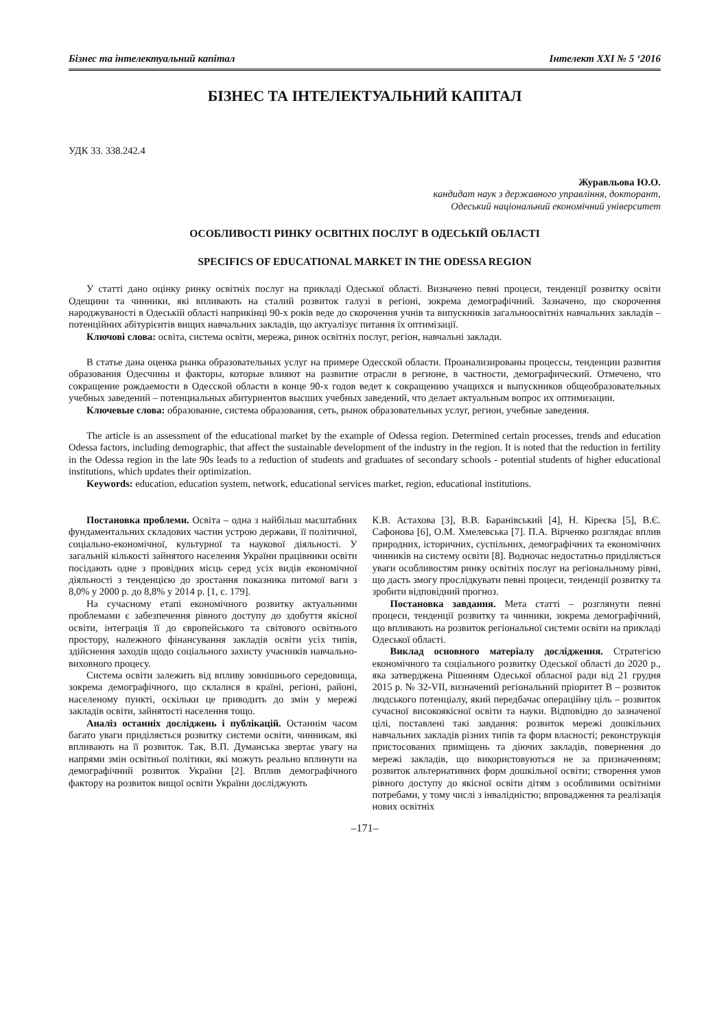Бізнес та інтелектуальний капітал Інтелект XXI № 5 ‘2016
БІЗНЕС ТА ІНТЕЛЕКТУАЛЬНИЙ КАПІТАЛ
УДК 33. 338.242.4
Журавльова Ю.О.
кандидат наук з державного управління, докторант,
Одеський національний економічний університет
ОСОБЛИВОСТІ РИНКУ ОСВІТНІХ ПОСЛУГ В ОДЕСЬКІЙ ОБЛАСТІ
SPECIFICS OF EDUCATIONAL MARKET IN THE ODESSA REGION
У статті дано оцінку ринку освітніх послуг на прикладі Одеської області. Визначено певні процеси, тенденції розвитку освіти Одещини та чинники, які впливають на сталий розвиток галузі в регіоні, зокрема демографічний. Зазначено, що скорочення народжуваності в Одеській області наприкінці 90-х років веде до скорочення учнів та випускників загальноосвітніх навчальних закладів – потенційних абітурієнтів вищих навчальних закладів, що актуалізує питання їх оптимізації.
Ключові слова: освіта, система освіти, мережа, ринок освітніх послуг, регіон, навчальні заклади.
В статье дана оценка рынка образовательных услуг на примере Одесской области. Проанализированы процессы, тенденции развития образования Одесчины и факторы, которые влияют на развитие отрасли в регионе, в частности, демографический. Отмечено, что сокращение рождаемости в Одесской области в конце 90-х годов ведет к сокращению учащихся и выпускников общеобразовательных учебных заведений – потенциальных абитуриентов высших учебных заведений, что делает актуальным вопрос их оптимизации.
Ключевые слова: образование, система образования, сеть, рынок образовательных услуг, регион, учебные заведения.
The article is an assessment of the educational market by the example of Odessa region. Determined certain processes, trends and education Odessa factors, including demographic, that affect the sustainable development of the industry in the region. It is noted that the reduction in fertility in the Odessa region in the late 90s leads to a reduction of students and graduates of secondary schools - potential students of higher educational institutions, which updates their optimization.
Keywords: education, education system, network, educational services market, region, educational institutions.
Постановка проблеми. Освіта – одна з найбільш масштабних фундаментальних складових частин устрою держави, її політичної, соціально-економічної, культурної та наукової діяльності. У загальній кількості зайнятого населення України працівники освіти посідають одне з провідних місць серед усіх видів економічної діяльності з тенденцією до зростання показника питомої ваги з 8,0% у 2000 р. до 8,8% у 2014 р. [1, с. 179].
На сучасному етапі економічного розвитку актуальними проблемами є забезпечення рівного доступу до здобуття якісної освіти, інтеграція її до європейського та світового освітнього простору, належного фінансування закладів освіти усіх типів, здійснення заходів щодо соціального захисту учасників навчально-виховного процесу.
Система освіти залежить від впливу зовнішнього середовища, зокрема демографічного, що склалися в країні, регіоні, районі, населеному пункті, оскільки це приводить до змін у мережі закладів освіти, зайнятості населення тощо.
Аналіз останніх досліджень і публікацій. Останнім часом багато уваги приділяється розвитку системи освіти, чинникам, які впливають на її розвиток. Так, В.П. Думанська звертає увагу на напрями змін освітньої політики, які можуть реально вплинути на демографічний розвиток України [2]. Вплив демографічного фактору на розвиток вищої освіти України досліджують
К.В. Астахова [3], В.В. Баранівський [4], Н. Кіреєва [5], В.Є. Сафонова [6], О.М. Хмелевська [7]. П.А. Вірченко розглядає вплив природних, історичних, суспільних, демографічних та економічних чинників на систему освіти [8]. Водночас недостатньо приділяється уваги особливостям ринку освітніх послуг на регіональному рівні, що дасть змогу прослідкувати певні процеси, тенденції розвитку та зробити відповідний прогноз.
Постановка завдання. Мета статті – розглянути певні процеси, тенденції розвитку та чинники, зокрема демографічний, що впливають на розвиток регіональної системи освіти на прикладі Одеської області.
Виклад основного матеріалу дослідження. Стратегією економічного та соціального розвитку Одеської області до 2020 р., яка затверджена Рішенням Одеської обласної ради від 21 грудня 2015 р. № 32-VII, визначений регіональний пріоритет В – розвиток людського потенціалу, який передбачає операційну ціль – розвиток сучасної високоякісної освіти та науки. Відповідно до зазначеної цілі, поставлені такі завдання: розвиток мережі дошкільних навчальних закладів різних типів та форм власності; реконструкція пристосованих приміщень та діючих закладів, повернення до мережі закладів, що використовуються не за призначенням; розвиток альтернативних форм дошкільної освіти; створення умов рівного доступу до якісної освіти дітям з особливими освітніми потребами, у тому числі з інвалідністю; впровадження та реалізація нових освітніх
–171–